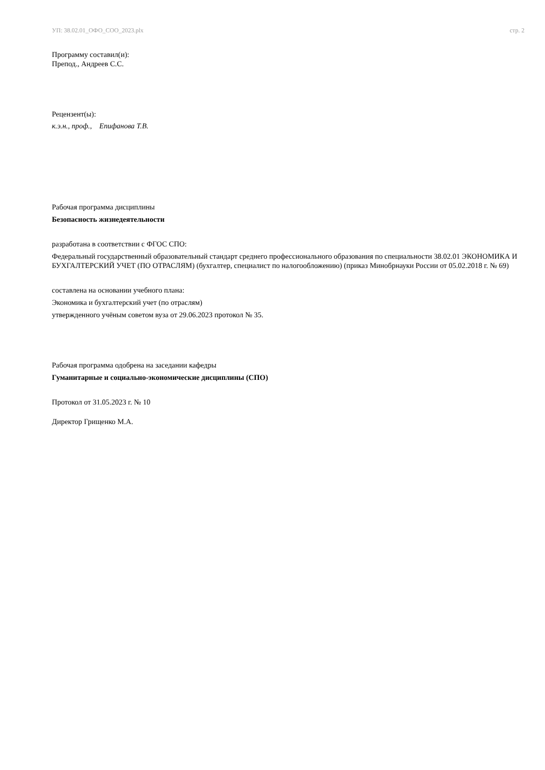УП: 38.02.01_ОФО_СОО_2023.plx стр. 2
Программу составил(и):
Препод., Андреев С.С.
Рецензент(ы):
к.э.н., проф., Епифанова Т.В.
Рабочая программа дисциплины
Безопасность жизнедеятельности
разработана в соответствии с ФГОС СПО:
Федеральный государственный образовательный стандарт среднего профессионального образования по специальности 38.02.01 ЭКОНОМИКА И БУХГАЛТЕРСКИЙ УЧЕТ (ПО ОТРАСЛЯМ) (бухгалтер, специалист по налогообложению) (приказ Минобрнауки России от 05.02.2018 г. № 69)
составлена на основании учебного плана:
Экономика и бухгалтерский учет (по отраслям)
утвержденного учёным советом вуза от 29.06.2023 протокол № 35.
Рабочая программа одобрена на заседании кафедры
Гуманитарные и социально-экономические дисциплины (СПО)
Протокол от 31.05.2023 г. № 10
Директор Грищенко М.А.